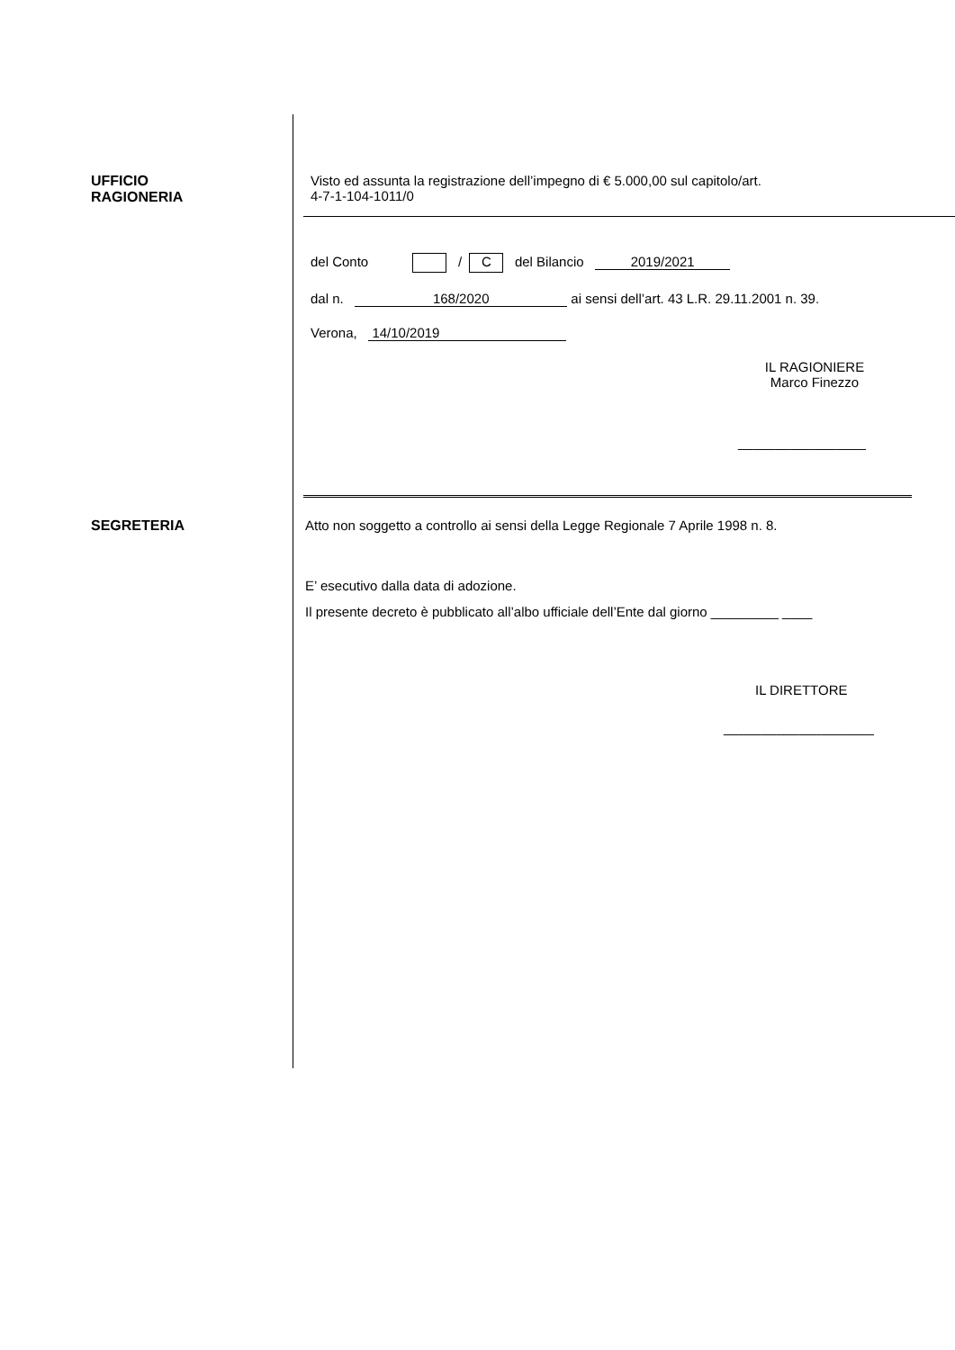UFFICIO
RAGIONERIA
Visto ed assunta la registrazione dell’impegno di € 5.000,00 sul capitolo/art.
4-7-1-104-1011/0
del Conto / C del Bilancio 2019/2021
dal n. 168/2020 ai sensi dell’art. 43 L.R. 29.11.2001 n. 39.
Verona, 14/10/2019
IL RAGIONIERE
Marco Finezzo
_________________
SEGRETERIA Atto non soggetto a controllo ai sensi della Legge Regionale 7 Aprile 1998 n. 8.
E’ esecutivo dalla data di adozione.
Il presente decreto è pubblicato all’albo ufficiale dell’Ente dal giorno _________ ____
IL DIRETTORE
____________________